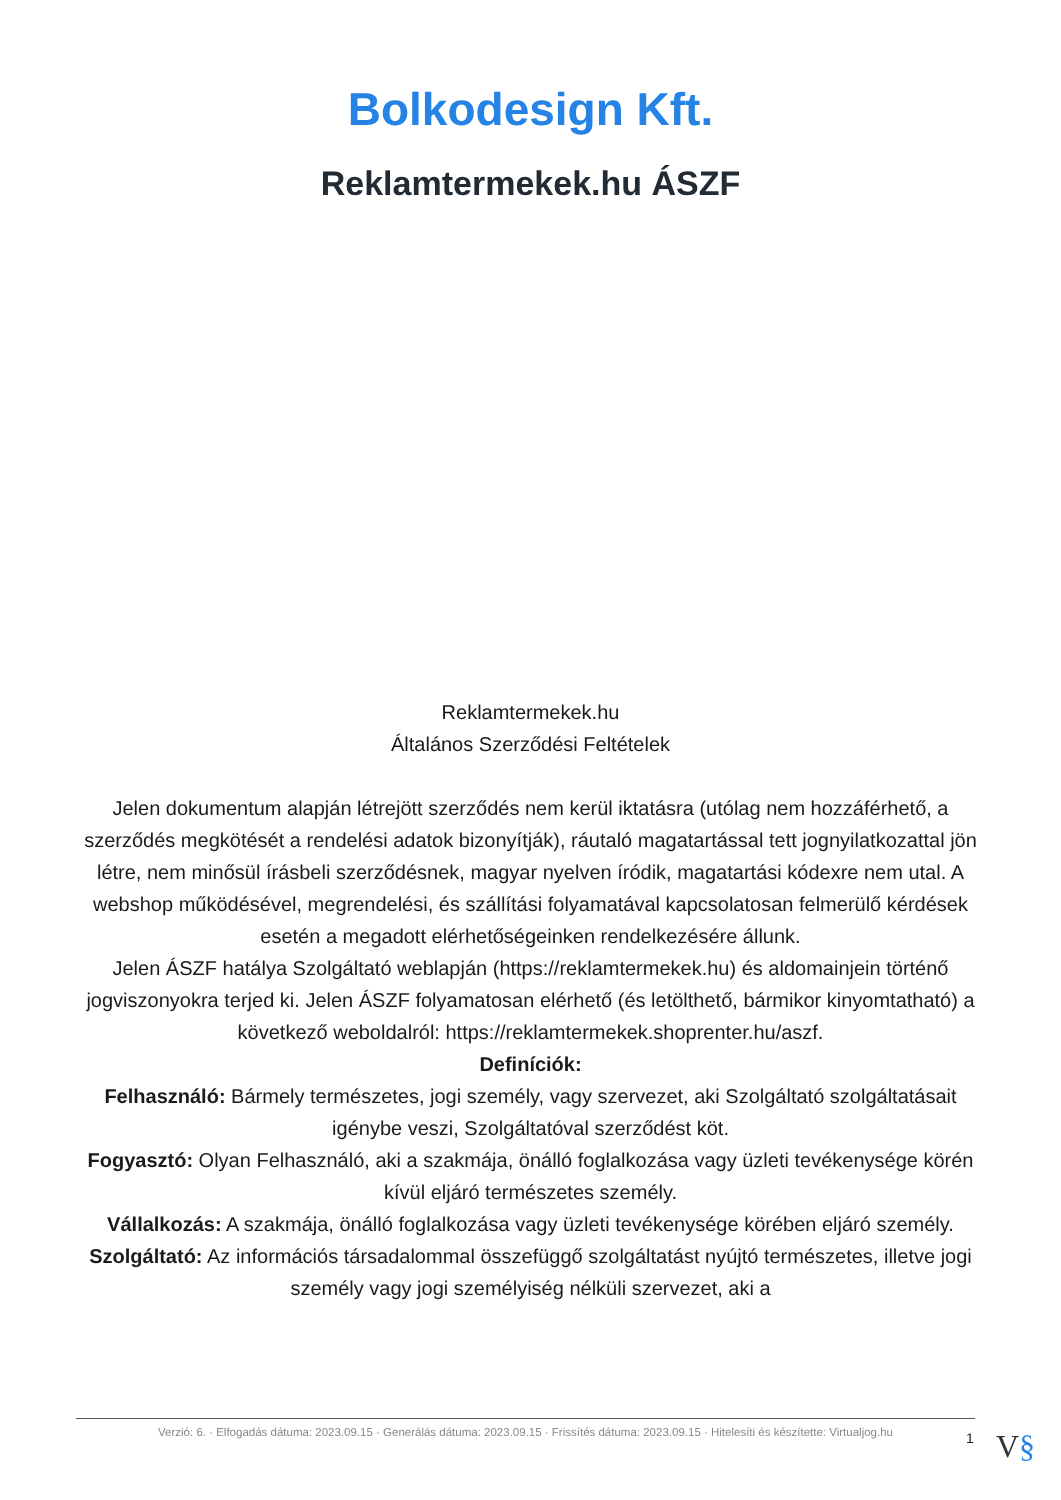Bolkodesign Kft.
Reklamtermekek.hu ÁSZF
Reklamtermekek.hu
Általános Szerződési Feltételek
Jelen dokumentum alapján létrejött szerződés nem kerül iktatásra (utólag nem hozzáférhető, a szerződés megkötését a rendelési adatok bizonyítják), ráutaló magatartással tett jognyilatkozattal jön létre, nem minősül írásbeli szerződésnek, magyar nyelven íródik, magatartási kódexre nem utal. A webshop működésével, megrendelési, és szállítási folyamatával kapcsolatosan felmerülő kérdések esetén a megadott elérhetőségeinken rendelkezésére állunk.
Jelen ÁSZF hatálya Szolgáltató weblapján (https://reklamtermekek.hu) és aldomainjein történő jogviszonyokra terjed ki. Jelen ÁSZF folyamatosan elérhető (és letölthető, bármikor kinyomtatható) a következő weboldalról: https://reklamtermekek.shoprenter.hu/aszf.
Definíciók:
Felhasználó: Bármely természetes, jogi személy, vagy szervezet, aki Szolgáltató szolgáltatásait igénybe veszi, Szolgáltatóval szerződést köt.
Fogyasztó: Olyan Felhasználó, aki a szakmája, önálló foglalkozása vagy üzleti tevékenysége körén kívül eljáró természetes személy.
Vállalkozás: A szakmája, önálló foglalkozása vagy üzleti tevékenysége körében eljáró személy.
Szolgáltató: Az információs társadalommal összefüggő szolgáltatást nyújtó természetes, illetve jogi személy vagy jogi személyiség nélküli szervezet, aki a
Verzió: 6. · Elfogadás dátuma: 2023.09.15 · Generálás dátuma: 2023.09.15 · Frissítés dátuma: 2023.09.15 · Hitelesíti és készítette: Virtualjog.hu
1 V§